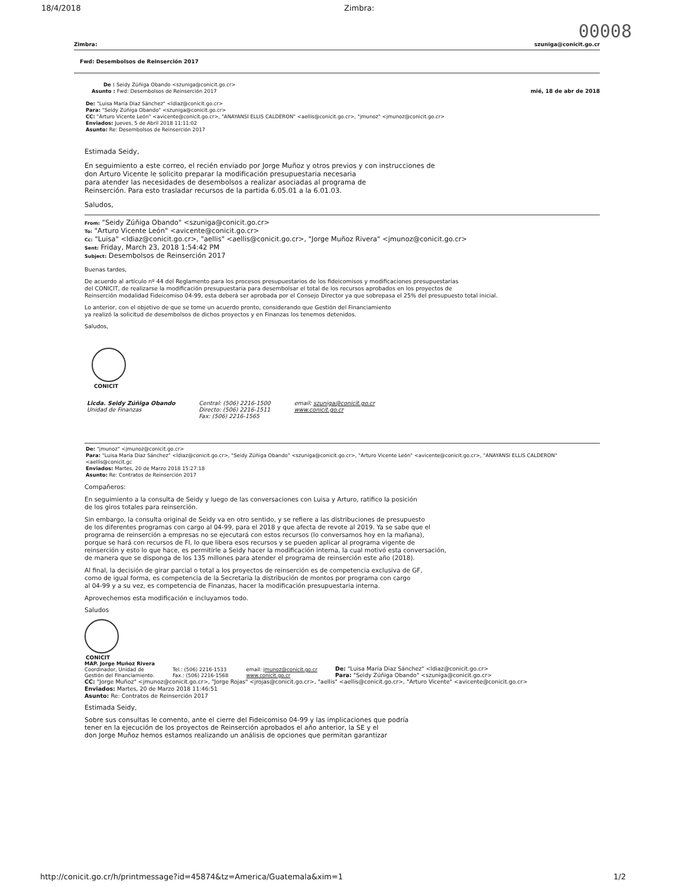18/4/2018 Zimbra:
00008
Zimbra: szuniga@conicit.go.cr
Fwd: Desembolsos de Reinserción 2017
De : Seidy Zúñiga Obando <szuniga@conicit.go.cr>
Asunto : Fwd: Desembolsos de Reinserción 2017 mié, 18 de abr de 2018
De: "Luisa María Diaz Sánchez" <ldiaz@conicit.go.cr>
Para: "Seidy Zúñiga Obando" <szuniga@conicit.go.cr>
CC: "Arturo Vicente León" <avicente@conicit.go.cr>, "ANAYANSI ELLIS CALDERON" <aellis@conicit.go.cr>, "jmunoz" <jmunoz@conicit.go.cr>
Enviados: Jueves, 5 de Abril 2018 11:11:02
Asunto: Re: Desembolsos de Reinserción 2017
Estimada Seidy,
En seguimiento a este correo, el recién enviado por Jorge Muñoz y otros previos y con instrucciones de
don Arturo Vicente le solicito preparar la modificación presupuestaria necesaria
para atender las necesidades de desembolsos a realizar asociadas al programa de
Reinserción. Para esto trasladar recursos de la partida 6.05.01 a la 6.01.03.
Saludos,
From: "Seidy Zúñiga Obando" <szuniga@conicit.go.cr>
To: "Arturo Vicente León" <avicente@conicit.go.cr>
Cc: "Luisa" <ldiaz@conicit.go.cr>, "aellis" <aellis@conicit.go.cr>, "Jorge Muñoz Rivera" <jmunoz@conicit.go.cr>
Sent: Friday, March 23, 2018 1:54:42 PM
Subject: Desembolsos de Reinserción 2017
Buenas tardes,
De acuerdo al artículo nº 44 del Reglamento para los procesos presupuestarios de los fideicomisos y modificaciones presupuestarias
del CONICIT, de realizarse la modificación presupuestaria para desembolsar el total de los recursos aprobados en los proyectos de
Reinserción modalidad Fideicomiso 04-99, esta deberá ser aprobada por el Consejo Director ya que sobrepasa el 25% del presupuesto total inicial.
Lo anterior, con el objetivo de que se tome un acuerdo pronto, considerando que Gestión del Financiamiento
ya realizó la solicitud de desembolsos de dichos proyectos y en Finanzas los tenemos detenidos.
Saludos,
CONICIT
Licda. Seidy Zúñiga Obando
Unidad de Finanzas
Central: (506) 2216-1500
Directo: (506) 2216-1511
Fax: (506) 2216-1565
email: szuniga@conicit.go.cr
www.conicit.go.cr
De: "jmunoz" <jmunoz@conicit.go.cr>
Para: "Luisa María Diaz Sánchez" <ldiaz@conicit.go.cr>, "Seidy Zúñiga Obando" <szuniga@conicit.go.cr>, "Arturo Vicente León" <avicente@conicit.go.cr>, "ANAYANSI ELLIS CALDERON" <aellis@conicit.gc
Enviados: Martes, 20 de Marzo 2018 15:27:18
Asunto: Re: Contratos de Reinserción 2017
Compañeros:
En seguimiento a la consulta de Seidy y luego de las conversaciones con Luisa y Arturo, ratifico la posición
de los giros totales para reinserción.
Sin embargo, la consulta original de Seidy va en otro sentido, y se refiere a las distribuciones de presupuesto
de los diferentes programas con cargo al 04-99, para el 2018 y que afecta de revote al 2019. Ya se sabe que el
programa de reinserción a empresas no se ejecutará con estos recursos (lo conversamos hoy en la mañana),
porque se hará con recursos de FI, lo que libera esos recursos y se pueden aplicar al programa vigente de
reinserción y esto lo que hace, es permitirle a Seidy hacer la modificación interna, la cual motivó esta conversación,
de manera que se disponga de los 135 millones para atender el programa de reinserción este año (2018).
Al final, la decisión de girar parcial o total a los proyectos de reinserción es de competencia exclusiva de GF,
como de igual forma, es competencia de la Secretaria la distribución de montos por programa con cargo
al 04-99 y a su vez, es competencia de Finanzas, hacer la modificación presupuestaria interna.
Aprovechemos esta modificación e incluyamos todo.
Saludos
CONICIT
MAP. Jorge Muñoz Rivera
Coordinador, Unidad de
Gestión del Financiamiento.
Tel.: (506) 2216-1533
Fax.: (506) 2216-1568
email: jmunoz@conicit.go.cr
www.conicit.go.cr
De: "Luisa María Diaz Sánchez" <ldiaz@conicit.go.cr>
Para: "Seidy Zúñiga Obando" <szuniga@conicit.go.cr>
CC: "Jorge Muñoz" <jmunoz@conicit.go.cr>, "Jorge Rojas" <jrojas@conicit.go.cr>, "aellis" <aellis@conicit.go.cr>, "Arturo Vicente" <avicente@conicit.go.cr>
Enviados: Martes, 20 de Marzo 2018 11:46:51
Asunto: Re: Contratos de Reinserción 2017
Estimada Seidy,
Sobre sus consultas le comento, ante el cierre del Fideicomiso 04-99 y las implicaciones que podría
tener en la ejecución de los proyectos de Reinserción aprobados el año anterior, la SE y el
don Jorge Muñoz hemos estamos realizando un análisis de opciones que permitan garantizar
http://conicit.go.cr/h/printmessage?id=45874&tz=America/Guatemala&xim=1 1/2